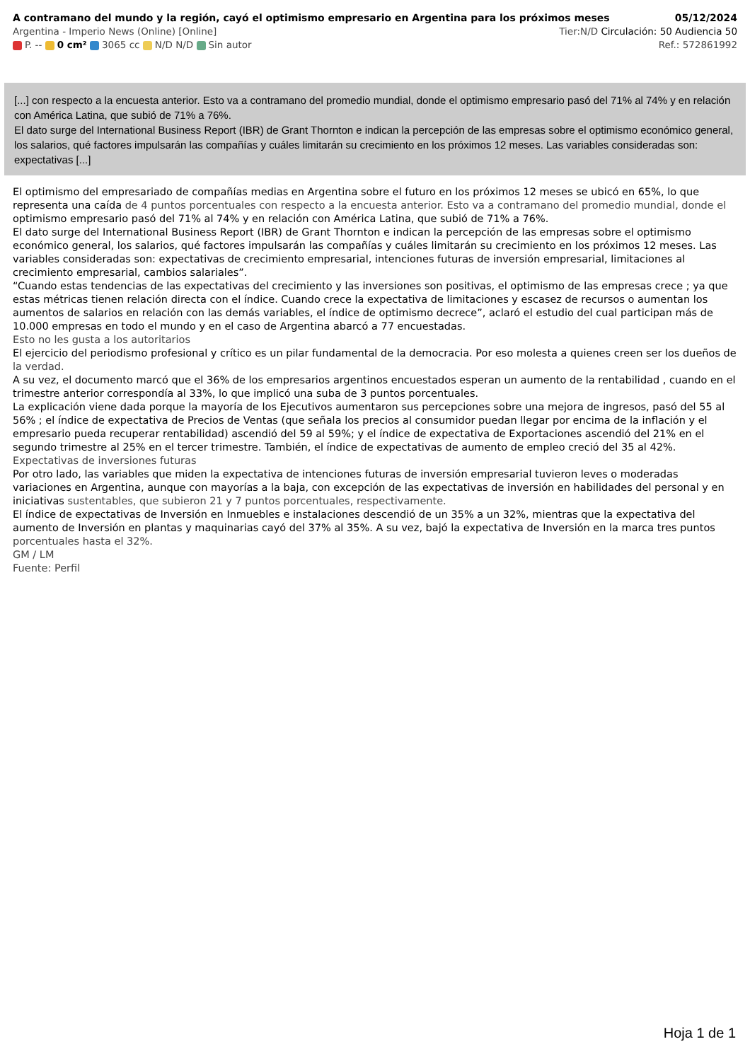A contramano del mundo y la región, cayó el optimismo empresario en Argentina para los próximos meses 05/12/2024
Argentina - Imperio News (Online) [Online] Tier:N/D Circulación: 50 Audiencia 50
P. -- 0 cm² 3065 cc N/D N/D Sin autor Ref.: 572861992
[...] con respecto a la encuesta anterior. Esto va a contramano del promedio mundial, donde el optimismo empresario pasó del 71% al 74% y en relación con América Latina, que subió de 71% a 76%.
El dato surge del International Business Report (IBR) de Grant Thornton e indican la percepción de las empresas sobre el optimismo económico general, los salarios, qué factores impulsarán las compañías y cuáles limitarán su crecimiento en los próximos 12 meses. Las variables consideradas son: expectativas [...]
El optimismo del empresariado de compañías medias en Argentina sobre el futuro en los próximos 12 meses se ubicó en 65%, lo que representa una caída de 4 puntos porcentuales con respecto a la encuesta anterior. Esto va a contramano del promedio mundial, donde el optimismo empresario pasó del 71% al 74% y en relación con América Latina, que subió de 71% a 76%.
El dato surge del International Business Report (IBR) de Grant Thornton e indican la percepción de las empresas sobre el optimismo económico general, los salarios, qué factores impulsarán las compañías y cuáles limitarán su crecimiento en los próximos 12 meses. Las variables consideradas son: expectativas de crecimiento empresarial, intenciones futuras de inversión empresarial, limitaciones al crecimiento empresarial, cambios salariales”.
“Cuando estas tendencias de las expectativas del crecimiento y las inversiones son positivas, el optimismo de las empresas crece ; ya que estas métricas tienen relación directa con el índice. Cuando crece la expectativa de limitaciones y escasez de recursos o aumentan los aumentos de salarios en relación con las demás variables, el índice de optimismo decrece”, aclaró el estudio del cual participan más de 10.000 empresas en todo el mundo y en el caso de Argentina abarcó a 77 encuestadas.
Esto no les gusta a los autoritarios
El ejercicio del periodismo profesional y crítico es un pilar fundamental de la democracia. Por eso molesta a quienes creen ser los dueños de la verdad.
A su vez, el documento marcó que el 36% de los empresarios argentinos encuestados esperan un aumento de la rentabilidad , cuando en el trimestre anterior correspondía al 33%, lo que implicó una suba de 3 puntos porcentuales.
La explicación viene dada porque la mayoría de los Ejecutivos aumentaron sus percepciones sobre una mejora de ingresos, pasó del 55 al 56% ; el índice de expectativa de Precios de Ventas (que señala los precios al consumidor puedan llegar por encima de la inflación y el empresario pueda recuperar rentabilidad) ascendió del 59 al 59%; y el índice de expectativa de Exportaciones ascendió del 21% en el segundo trimestre al 25% en el tercer trimestre. También, el índice de expectativas de aumento de empleo creció del 35 al 42%.
Expectativas de inversiones futuras
Por otro lado, las variables que miden la expectativa de intenciones futuras de inversión empresarial tuvieron leves o moderadas variaciones en Argentina, aunque con mayorías a la baja, con excepción de las expectativas de inversión en habilidades del personal y en iniciativas sustentables, que subieron 21 y 7 puntos porcentuales, respectivamente.
El índice de expectativas de Inversión en Inmuebles e instalaciones descendió de un 35% a un 32%, mientras que la expectativa del aumento de Inversión en plantas y maquinarias cayó del 37% al 35%. A su vez, bajó la expectativa de Inversión en la marca tres puntos porcentuales hasta el 32%.
GM / LM
Fuente: Perfil
Hoja 1 de 1